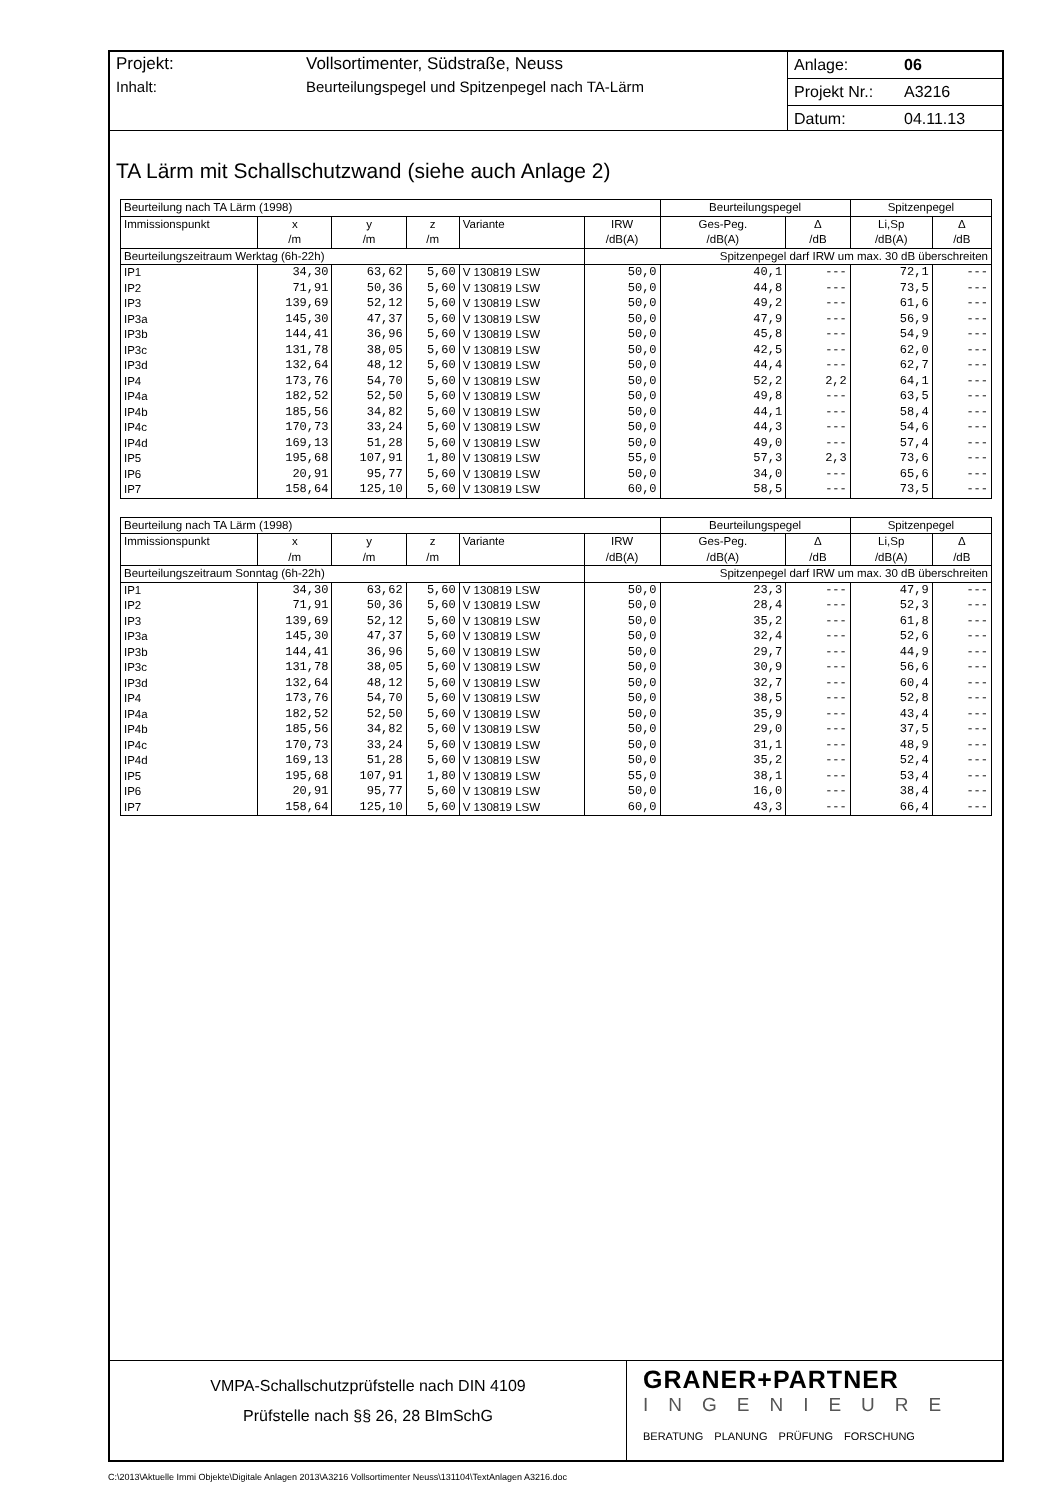Projekt: Vollsortimenter, Südstraße, Neuss
Inhalt: Beurteilungspegel und Spitzenpegel nach TA-Lärm
Anlage: 06
Projekt Nr.: A3216
Datum: 04.11.13
TA Lärm mit Schallschutzwand (siehe auch Anlage 2)
| Beurteilung nach TA Lärm (1998) | | | | | | Beurteilungspegel | | Spitzenpegel | |
| Immissionspunkt | x | y | z | Variante | IRW | Ges-Peg. | Δ | Li,Sp | Δ |
| | /m | /m | /m | | /dB(A) | /dB(A) | /dB | /dB(A) | /dB |
| Beurteilungszeitraum Werktag (6h-22h) | | | | | Spitzenpegel darf IRW um max. 30 dB überschreiten | | | | |
| IP1 | 34,30 | 63,62 | 5,60 | V 130819 LSW | 50,0 | 40,1 | --- | 72,1 | --- |
| IP2 | 71,91 | 50,36 | 5,60 | V 130819 LSW | 50,0 | 44,8 | --- | 73,5 | --- |
| IP3 | 139,69 | 52,12 | 5,60 | V 130819 LSW | 50,0 | 49,2 | --- | 61,6 | --- |
| IP3a | 145,30 | 47,37 | 5,60 | V 130819 LSW | 50,0 | 47,9 | --- | 56,9 | --- |
| IP3b | 144,41 | 36,96 | 5,60 | V 130819 LSW | 50,0 | 45,8 | --- | 54,9 | --- |
| IP3c | 131,78 | 38,05 | 5,60 | V 130819 LSW | 50,0 | 42,5 | --- | 62,0 | --- |
| IP3d | 132,64 | 48,12 | 5,60 | V 130819 LSW | 50,0 | 44,4 | --- | 62,7 | --- |
| IP4 | 173,76 | 54,70 | 5,60 | V 130819 LSW | 50,0 | 52,2 | 2,2 | 64,1 | --- |
| IP4a | 182,52 | 52,50 | 5,60 | V 130819 LSW | 50,0 | 49,8 | --- | 63,5 | --- |
| IP4b | 185,56 | 34,82 | 5,60 | V 130819 LSW | 50,0 | 44,1 | --- | 58,4 | --- |
| IP4c | 170,73 | 33,24 | 5,60 | V 130819 LSW | 50,0 | 44,3 | --- | 54,6 | --- |
| IP4d | 169,13 | 51,28 | 5,60 | V 130819 LSW | 50,0 | 49,0 | --- | 57,4 | --- |
| IP5 | 195,68 | 107,91 | 1,80 | V 130819 LSW | 55,0 | 57,3 | 2,3 | 73,6 | --- |
| IP6 | 20,91 | 95,77 | 5,60 | V 130819 LSW | 50,0 | 34,0 | --- | 65,6 | --- |
| IP7 | 158,64 | 125,10 | 5,60 | V 130819 LSW | 60,0 | 58,5 | --- | 73,5 | --- |
| Beurteilung nach TA Lärm (1998) | | | | | | Beurteilungspegel | | Spitzenpegel | |
| Immissionspunkt | x | y | z | Variante | IRW | Ges-Peg. | Δ | Li,Sp | Δ |
| | /m | /m | /m | | /dB(A) | /dB(A) | /dB | /dB(A) | /dB |
| Beurteilungszeitraum Sonntag (6h-22h) | | | | | Spitzenpegel darf IRW um max. 30 dB überschreiten | | | | |
| IP1 | 34,30 | 63,62 | 5,60 | V 130819 LSW | 50,0 | 23,3 | --- | 47,9 | --- |
| IP2 | 71,91 | 50,36 | 5,60 | V 130819 LSW | 50,0 | 28,4 | --- | 52,3 | --- |
| IP3 | 139,69 | 52,12 | 5,60 | V 130819 LSW | 50,0 | 35,2 | --- | 61,8 | --- |
| IP3a | 145,30 | 47,37 | 5,60 | V 130819 LSW | 50,0 | 32,4 | --- | 52,6 | --- |
| IP3b | 144,41 | 36,96 | 5,60 | V 130819 LSW | 50,0 | 29,7 | --- | 44,9 | --- |
| IP3c | 131,78 | 38,05 | 5,60 | V 130819 LSW | 50,0 | 30,9 | --- | 56,6 | --- |
| IP3d | 132,64 | 48,12 | 5,60 | V 130819 LSW | 50,0 | 32,7 | --- | 60,4 | --- |
| IP4 | 173,76 | 54,70 | 5,60 | V 130819 LSW | 50,0 | 38,5 | --- | 52,8 | --- |
| IP4a | 182,52 | 52,50 | 5,60 | V 130819 LSW | 50,0 | 35,9 | --- | 43,4 | --- |
| IP4b | 185,56 | 34,82 | 5,60 | V 130819 LSW | 50,0 | 29,0 | --- | 37,5 | --- |
| IP4c | 170,73 | 33,24 | 5,60 | V 130819 LSW | 50,0 | 31,1 | --- | 48,9 | --- |
| IP4d | 169,13 | 51,28 | 5,60 | V 130819 LSW | 50,0 | 35,2 | --- | 52,4 | --- |
| IP5 | 195,68 | 107,91 | 1,80 | V 130819 LSW | 55,0 | 38,1 | --- | 53,4 | --- |
| IP6 | 20,91 | 95,77 | 5,60 | V 130819 LSW | 50,0 | 16,0 | --- | 38,4 | --- |
| IP7 | 158,64 | 125,10 | 5,60 | V 130819 LSW | 60,0 | 43,3 | --- | 66,4 | --- |
VMPA-Schallschutzprüfstelle nach DIN 4109
Prüfstelle nach §§ 26, 28 BImSchG
GRANER+PARTNER
INGENIEURE
BERATUNG PLANUNG PRÜFUNG FORSCHUNG
C:\2013\Aktuelle Immi Objekte\Digitale Anlagen 2013\A3216 Vollsortimenter Neuss\131104\TextAnlagen A3216.doc